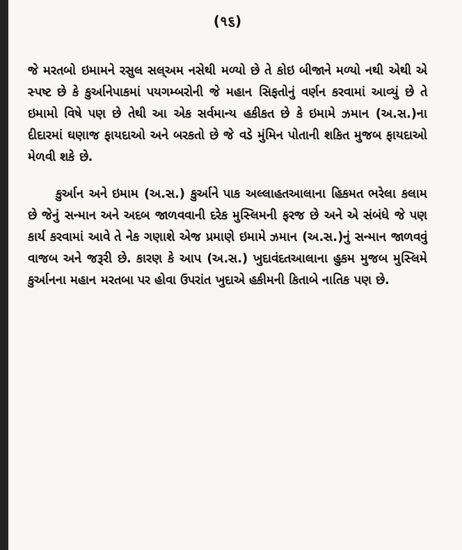(૧૬)
જે મરતબો ઇમામને રસુલ સલ્અમ નસેથી મળ્યો છે તે કોઇ બીજાને મળ્યો નથી એથી એ સ્પષ્ટ છે કે કુર્આનેપાકમાં પયગમ્બરોની જે મહાન સિફતોનું વર્ણન કરવામાં આવ્યું છે તે ઇમામો વિષે પણ છે તેથી આ એક સર્વમાન્ય હકીકત છે કે ઇમામે ઝમાન (અ.સ.)ના દીદારમાં ઘણાજ ફાયદાઓ અને બરકતો છે જે વડે મુંમિન પોતાની શકિત મુજબ ફાયદાઓ મેળવી શકે છે.
કુર્આન અને ઇમામ (અ.સ.) કુર્આને પાક અલ્લાહતઆલાના હિકમત ભરેલા કલામ છે જેનું સન્માન અને અદબ જાળવવાની દરેક મુસ્લિમની ફરજ છે અને એ સંબંધે જે પણ કાર્ય કરવામાં આવે તે નેક ગણાશે એજ પ્રમાણે ઇમામે ઝમાન (અ.સ.)નું સન્માન જાળવવું વાજબ અને જરૂરી છે. કારણ કે આપ (અ.સ.) ખુદાવંદતઆલાના હુકમ મુજબ મુસ્લિમે કુર્આનના મહાન મરતબા પર હોવા ઉપરાંત ખુદાએ હકીમની કિતાબે નાતિક પણ છે.